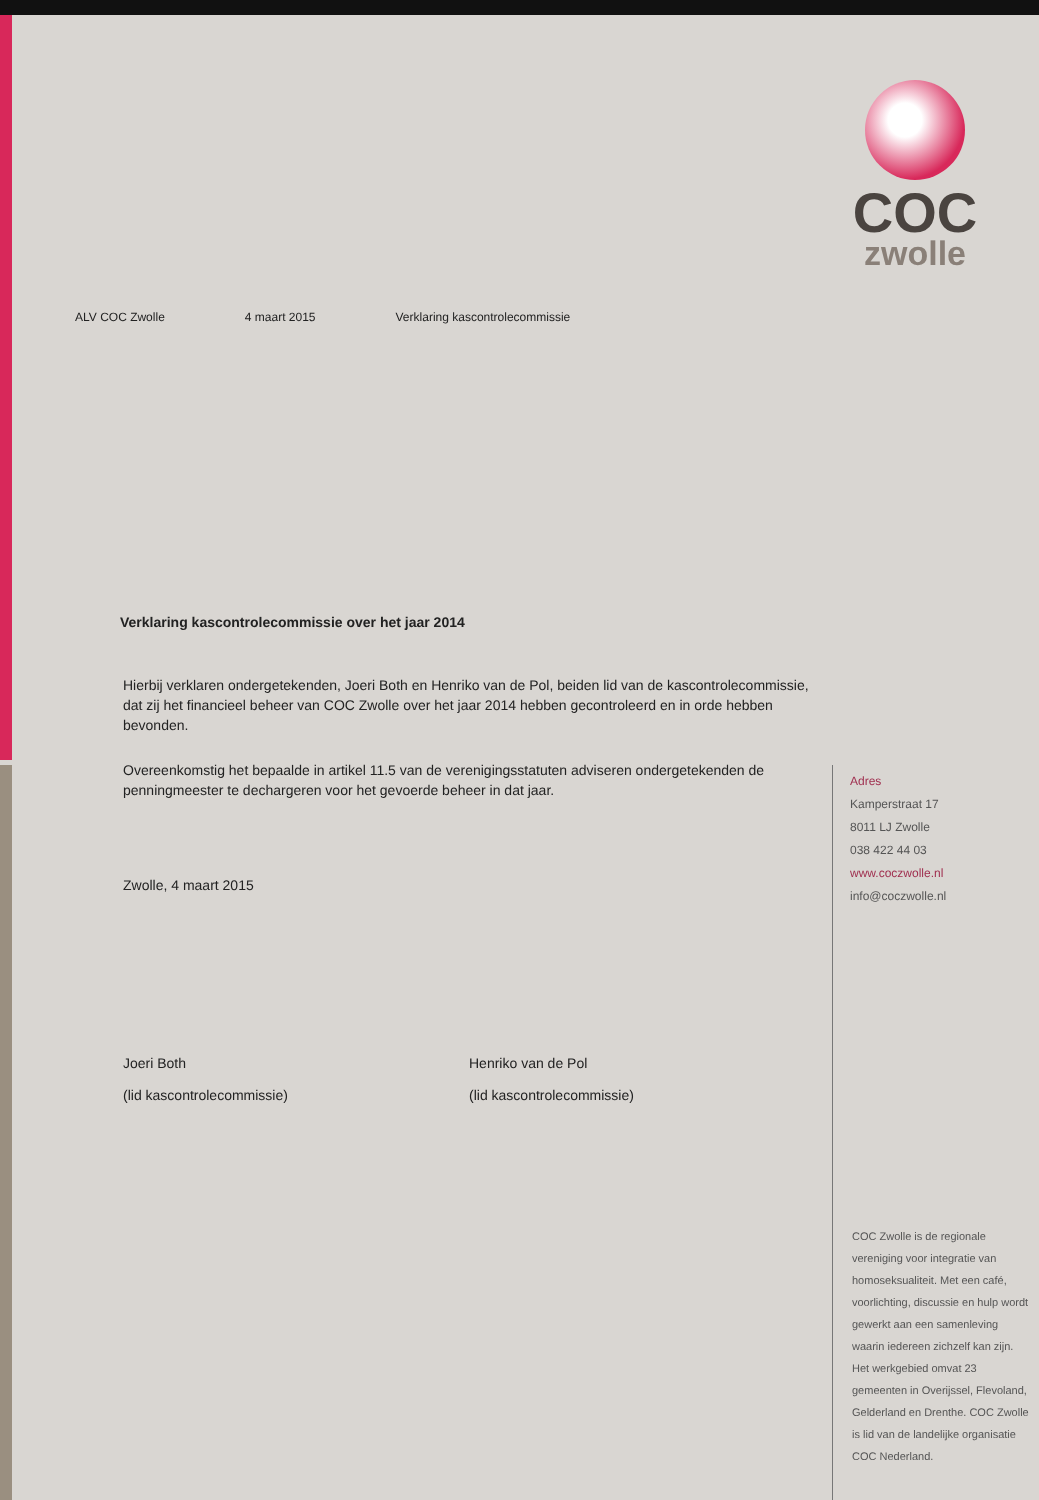COC
zwolle
ALV COC Zwolle 4 maart 2015 Verklaring kascontrolecommissie
Verklaring kascontrolecommissie over het jaar 2014
Hierbij verklaren ondergetekenden, Joeri Both en Henriko van de Pol, beiden lid van de kascontrolecommissie, dat zij het financieel beheer van COC Zwolle over het jaar 2014 hebben gecontroleerd en in orde hebben bevonden.
Overeenkomstig het bepaalde in artikel 11.5 van de verenigingsstatuten adviseren ondergetekenden de penningmeester te dechargeren voor het gevoerde beheer in dat jaar.
Zwolle, 4 maart 2015
Joeri Both
(lid kascontrolecommissie)
Henriko van de Pol
(lid kascontrolecommissie)
Adres
Kamperstraat 17
8011 LJ Zwolle
038 422 44 03
www.coczwolle.nl
info@coczwolle.nl
COC Zwolle is de regionale vereniging voor integratie van homoseksualiteit. Met een café, voorlichting, discussie en hulp wordt gewerkt aan een samenleving waarin iedereen zichzelf kan zijn. Het werkgebied omvat 23 gemeenten in Overijssel, Flevoland, Gelderland en Drenthe. COC Zwolle is lid van de landelijke organisatie COC Nederland.